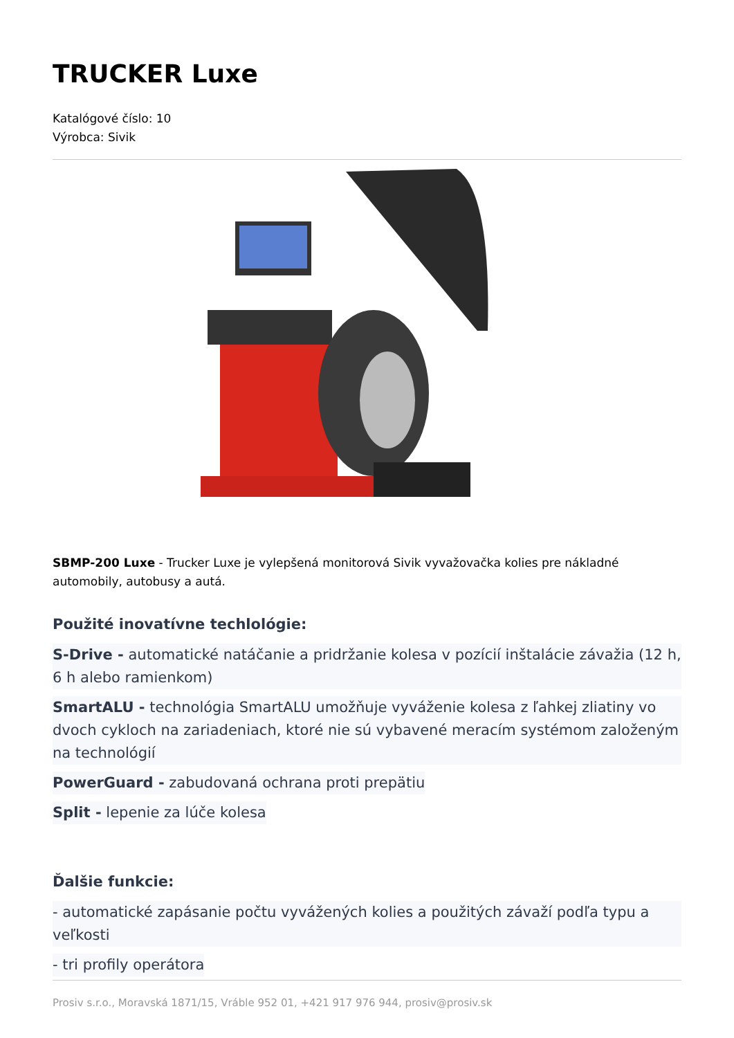TRUCKER Luxe
Katalógové číslo: 10
Výrobca: Sivik
SBMP-200 Luxe - Trucker Luxe je vylepšená monitorová Sivik vyvažovačka kolies pre nákladné automobily, autobusy a autá.
Použité inovatívne techlológie:
S-Drive - automatické natáčanie a pridržanie kolesa v pozícií inštalácie závažia (12 h, 6 h alebo ramienkom)
SmartALU - technológia SmartALU umožňuje vyváženie kolesa z ľahkej zliatiny vo dvoch cykloch na zariadeniach, ktoré nie sú vybavené meracím systémom založeným na technológií
PowerGuard - zabudovaná ochrana proti prepätiu
Split - lepenie za lúče kolesa
Ďalšie funkcie:
- automatické zapásanie počtu vyvážených kolies a použitých závaží podľa typu a veľkosti
- tri profily operátora
Prosiv s.r.o., Moravská 1871/15, Vráble 952 01, +421 917 976 944, prosiv@prosiv.sk